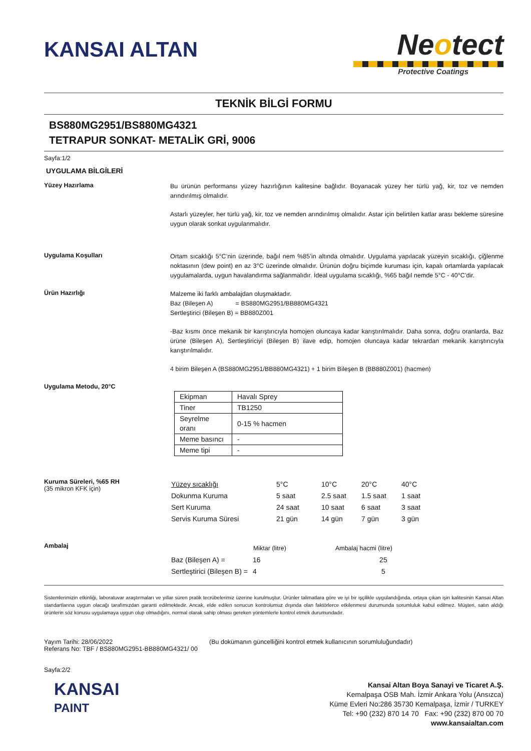KANSAI ALTAN
Neotect
Protective Coatings
TEKNİK BİLGİ FORMU
BS880MG2951/BS880MG4321
TETRAPUR SONKAT- METALİK GRİ, 9006
Sayfa:1/2
UYGULAMA BİLGİLERİ
Yüzey Hazırlama
Bu ürünün performansı yüzey hazırlığının kalitesine bağlıdır. Boyanacak yüzey her türlü yağ, kir, toz ve nemden arındırılmış olmalıdır.
Astarlı yüzeyler, her türlü yağ, kir, toz ve nemden arındırılmış olmalıdır. Astar için belirtilen katlar arası bekleme süresine uygun olarak sonkat uygulanmalıdır.
Uygulama Koşulları
Ortam sıcaklığı 5°C’nin üzerinde, bağıl nem %85’in altında olmalıdır. Uygulama yapılacak yüzeyin sıcaklığı, çiğlenme noktasının (dew point) en az 3°C üzerinde olmalıdır. Ürünün doğru biçimde kuruması için, kapalı ortamlarda yapılacak uygulamalarda, uygun havalandırma sağlanmalıdır. İdeal uygulama sıcaklığı, %65 bağıl nemde 5°C - 40°C’dir.
Ürün Hazırlığı
Malzeme iki farklı ambalajdan oluşmaktadır.
Baz (Bileşen A) = BS880MG2951/BB880MG4321
Sertleştirici (Bileşen B) = BB880Z001
-Baz kısmı önce mekanik bir karıştırıcıyla homojen oluncaya kadar karıştırılmalıdır. Daha sonra, doğru oranlarda, Baz ürüne (Bileşen A), Sertleştiriciyi (Bileşen B) ilave edip, homojen oluncaya kadar tekrardan mekanik karıştırıcıyla karıştırılmalıdır.
4 birim Bileşen A (BS880MG2951/BB880MG4321) + 1 birim Bileşen B (BB880Z001) (hacmen)
Uygulama Metodu, 20°C
| Ekipman | Havalı Sprey |
| Tiner | TB1250 |
| Seyrelme oranı | 0-15 % hacmen |
| Meme basıncı | - |
| Meme tipi | - |
Kuruma Süreleri, %65 RH
(35 mikron KFK için)
| Yüzey sıcaklığı | 5°C | 10°C | 20°C | 40°C |
| Dokunma Kuruma | 5 saat | 2.5 saat | 1.5 saat | 1 saat |
| Sert Kuruma | 24 saat | 10 saat | 6 saat | 3 saat |
| Servis Kuruma Süresi | 21 gün | 14 gün | 7 gün | 3 gün |
Ambalaj
| | Miktar (litre) | Ambalaj hacmi (litre) |
| --- | --- | --- |
| Baz (Bileşen A) = | 16 | 25 |
| Sertleştirici (Bileşen B) = | 4 | 5 |
Sistemlerimizin etkinliği, laboratuvar araştırmaları ve yıllar süren pratik tecrübelerimiz üzerine kurulmuştur. Ürünler talimatlara göre ve iyi bir işçilikle uygulandığında, ortaya çıkan işin kalitesinin Kansai Altan standartlarına uygun olacağı tarafımızdan garanti edilmektedir. Ancak, elde edilen sonucun kontrolumuz dışında olan faktörlerce etkilenmesi durumunda sorumluluk kabul edilmez. Müşteri, satın aldığı ürünlerin söz konusu uygulamaya uygun olup olmadığını, normal olarak sahip olması gereken yöntemlerle kontrol etmek durumundadır.
Yayım Tarihi: 28/06/2022
Referans No: TBF / BS880MG2951-BB880MG4321/ 00
(Bu dokümanın güncelliğini kontrol etmek kullanıcının sorumluluğundadır)
Sayfa:2/2
KANSAI
PAINT
Kansai Altan Boya Sanayi ve Ticaret A.Ş.
Kemalpaşa OSB Mah. İzmir Ankara Yolu (Ansızca)
Küme Evleri No:286 35730 Kemalpaşa, İzmir / TURKEY
Tel: +90 (232) 870 14 70 Fax: +90 (232) 870 00 70
www.kansaialtan.com